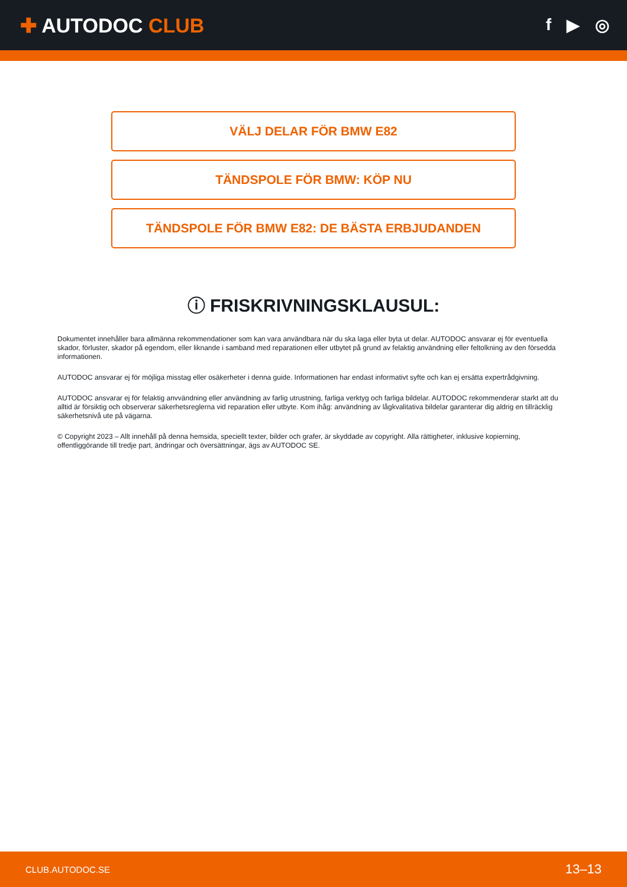✚ AUTODOC CLUB
f ▶ ◎
VÄLJ DELAR FÖR BMW E82
TÄNDSPOLE FÖR BMW: KÖP NU
TÄNDSPOLE FÖR BMW E82: DE BÄSTA ERBJUDANDEN
ⓘ FRISKRIVNINGSKLAUSUL:
Dokumentet innehåller bara allmänna rekommendationer som kan vara användbara när du ska laga eller byta ut delar. AUTODOC ansvarar ej för eventuella skador, förluster, skador på egendom, eller liknande i samband med reparationen eller utbytet på grund av felaktig användning eller feltolkning av den försedda informationen.
AUTODOC ansvarar ej för möjliga misstag eller osäkerheter i denna guide. Informationen har endast informativt syfte och kan ej ersätta expertrådgivning.
AUTODOC ansvarar ej för felaktig anvvändning eller användning av farlig utrustning, farliga verktyg och farliga bildelar. AUTODOC rekommenderar starkt att du alltid är försiktig och observerar säkerhetsreglerna vid reparation eller utbyte. Kom ihåg: användning av lågkvalitativa bildelar garanterar dig aldrig en tillräcklig säkerhetsnivå ute på vägarna.
© Copyright 2023 – Allt innehåll på denna hemsida, speciellt texter, bilder och grafer, är skyddade av copyright. Alla rättigheter, inklusive kopierning, offentliggörande till tredje part, ändringar och översättningar, ägs av AUTODOC SE.
CLUB.AUTODOC.SE 13–13